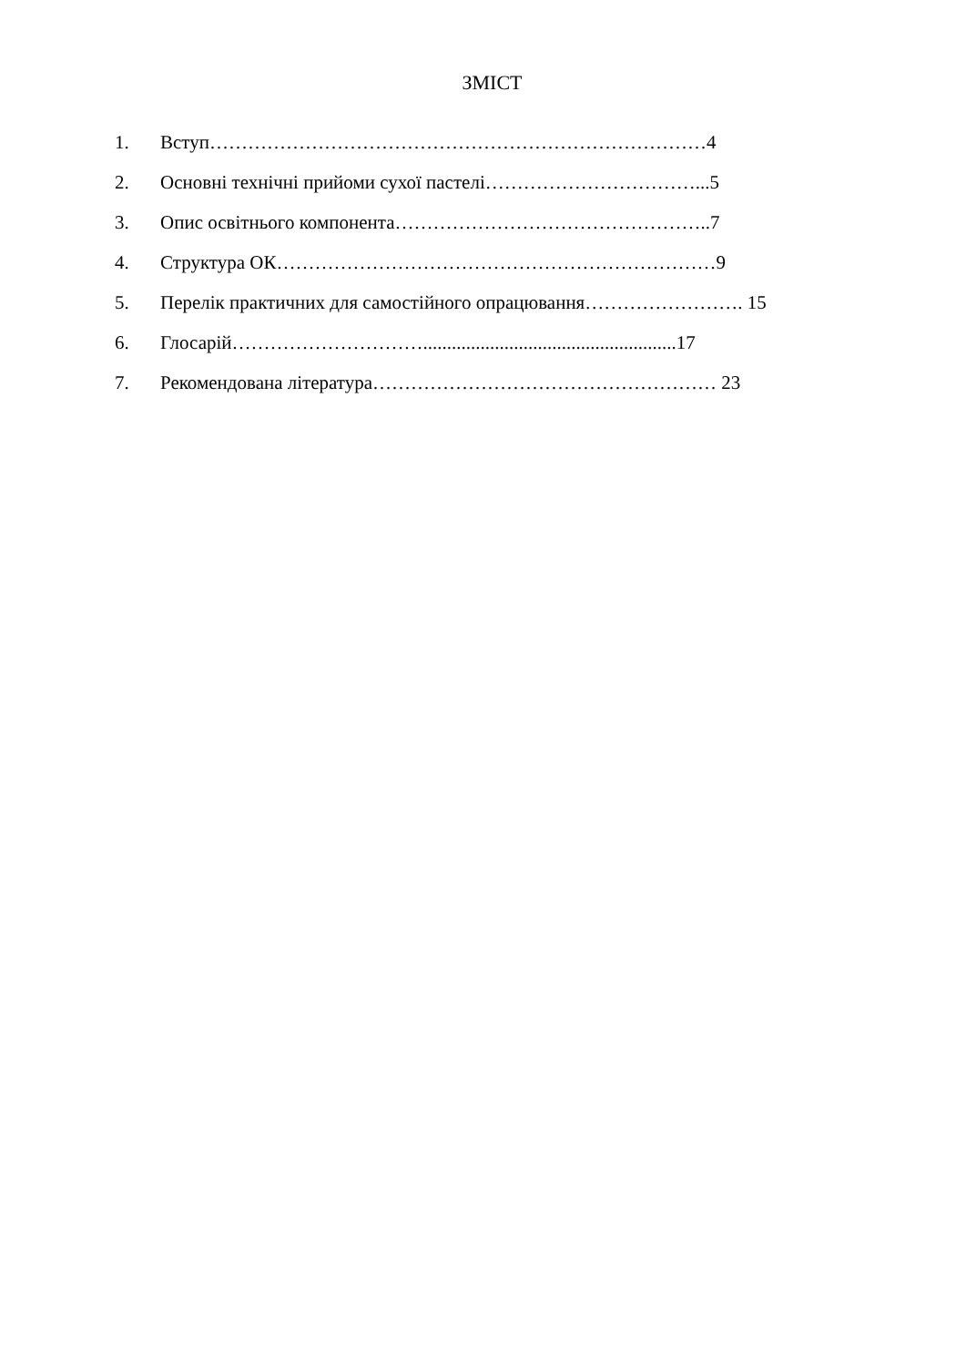ЗМІСТ
1. Вступ……………………………………………………………………4
2. Основні технічні прийоми сухої пастелі……………………………...5
3. Опис освітнього компонента…………………………………………..7
4. Структура ОК……………………………………………………………9
5. Перелік практичних для самостійного опрацювання……………………. 15
6. Глосарій………………………….....................................................17
7. Рекомендована література……………………………………………… 23